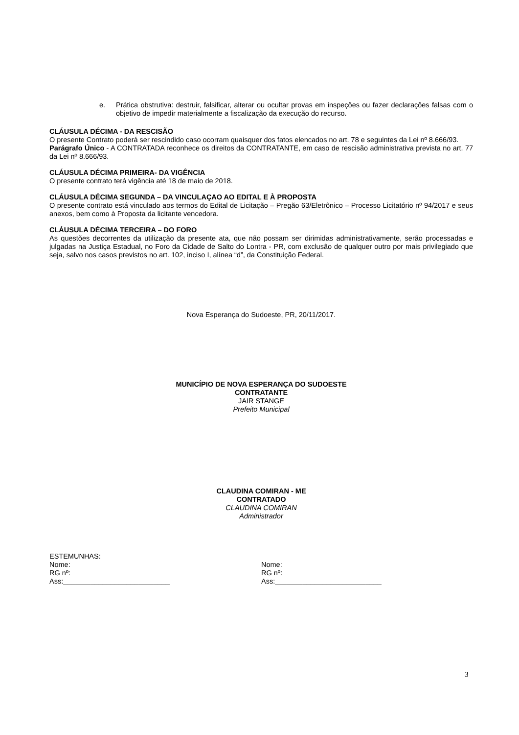e. Prática obstrutiva: destruir, falsificar, alterar ou ocultar provas em inspeções ou fazer declarações falsas com o objetivo de impedir materialmente a fiscalização da execução do recurso.
CLÁUSULA DÉCIMA - DA RESCISÃO
O presente Contrato poderá ser rescindido caso ocorram quaisquer dos fatos elencados no art. 78 e seguintes da Lei nº 8.666/93.
Parágrafo Único - A CONTRATADA reconhece os direitos da CONTRATANTE, em caso de rescisão administrativa prevista no art. 77 da Lei nº 8.666/93.
CLÁUSULA DÉCIMA PRIMEIRA- DA VIGÊNCIA
O presente contrato terá vigência até 18 de maio de 2018.
CLÁUSULA DÉCIMA SEGUNDA – DA VINCULAÇAO AO EDITAL E À PROPOSTA
O presente contrato está vinculado aos termos do Edital de Licitação – Pregão 63/Eletrônico – Processo Licitatório nº 94/2017 e seus anexos, bem como à Proposta da licitante vencedora.
CLÁUSULA DÉCIMA TERCEIRA – DO FORO
As questões decorrentes da utilização da presente ata, que não possam ser dirimidas administrativamente, serão processadas e julgadas na Justiça Estadual, no Foro da Cidade de Salto do Lontra - PR, com exclusão de qualquer outro por mais privilegiado que seja, salvo nos casos previstos no art. 102, inciso I, alínea “d”, da Constituição Federal.
Nova Esperança do Sudoeste, PR, 20/11/2017.
MUNICÍPIO DE NOVA ESPERANÇA DO SUDOESTE
CONTRATANTE
JAIR STANGE
Prefeito Municipal
CLAUDINA COMIRAN - ME
CONTRATADO
CLAUDINA COMIRAN
Administrador
ESTEMUNHAS:
Nome:
RG nº:
Ass:___________________________
Nome:
RG nº:
Ass:___________________________
3